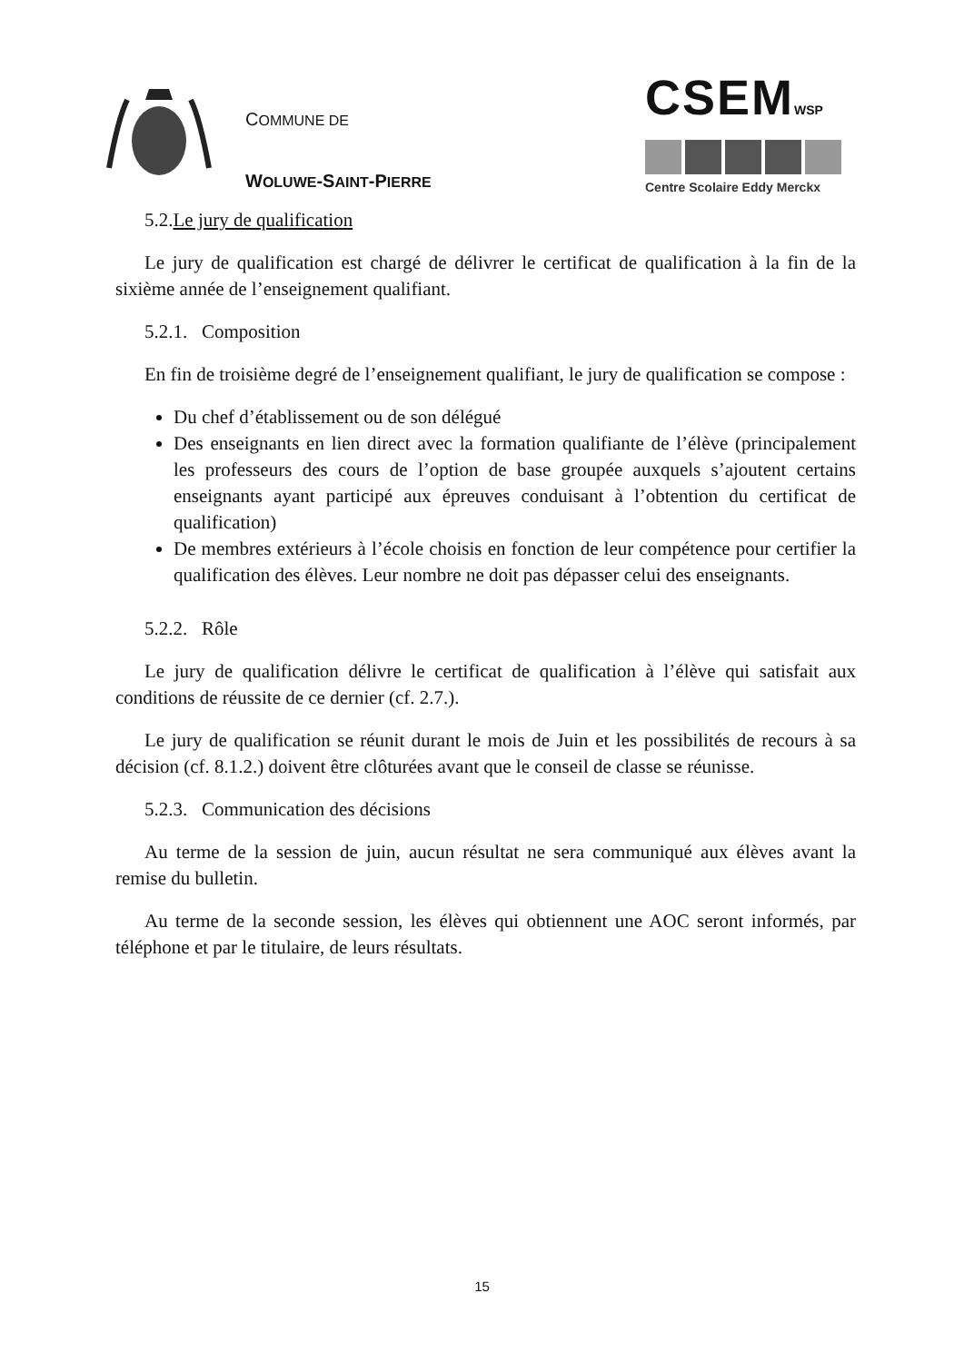COMMUNE DE
WOLUWE-SAINT-PIERRE
CSEMWSP
Centre Scolaire Eddy Merckx
5.2.Le jury de qualification
Le jury de qualification est chargé de délivrer le certificat de qualification à la fin de la sixième année de l’enseignement qualifiant.
5.2.1. Composition
En fin de troisième degré de l’enseignement qualifiant, le jury de qualification se compose :
Du chef d’établissement ou de son délégué
Des enseignants en lien direct avec la formation qualifiante de l’élève (principalement les professeurs des cours de l’option de base groupée auxquels s’ajoutent certains enseignants ayant participé aux épreuves conduisant à l’obtention du certificat de qualification)
De membres extérieurs à l’école choisis en fonction de leur compétence pour certifier la qualification des élèves. Leur nombre ne doit pas dépasser celui des enseignants.
5.2.2. Rôle
Le jury de qualification délivre le certificat de qualification à l’élève qui satisfait aux conditions de réussite de ce dernier (cf. 2.7.).
Le jury de qualification se réunit durant le mois de Juin et les possibilités de recours à sa décision (cf. 8.1.2.) doivent être clôturées avant que le conseil de classe se réunisse.
5.2.3. Communication des décisions
Au terme de la session de juin, aucun résultat ne sera communiqué aux élèves avant la remise du bulletin.
Au terme de la seconde session, les élèves qui obtiennent une AOC seront informés, par téléphone et par le titulaire, de leurs résultats.
15